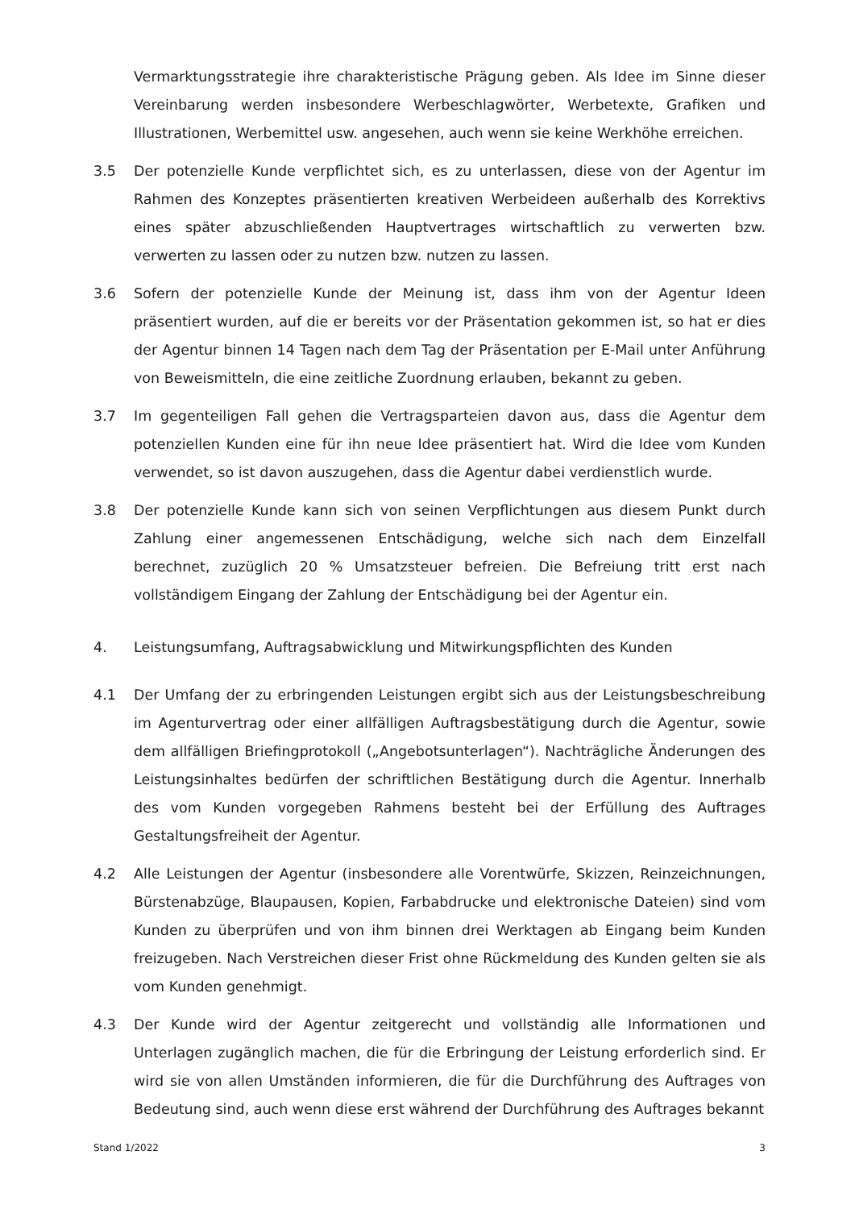Vermarktungsstrategie ihre charakteristische Prägung geben. Als Idee im Sinne dieser Vereinbarung werden insbesondere Werbeschlagwörter, Werbetexte, Grafiken und Illustrationen, Werbemittel usw. angesehen, auch wenn sie keine Werkhöhe erreichen.
3.5 Der potenzielle Kunde verpflichtet sich, es zu unterlassen, diese von der Agentur im Rahmen des Konzeptes präsentierten kreativen Werbeideen außerhalb des Korrektivs eines später abzuschließenden Hauptvertrages wirtschaftlich zu verwerten bzw. verwerten zu lassen oder zu nutzen bzw. nutzen zu lassen.
3.6 Sofern der potenzielle Kunde der Meinung ist, dass ihm von der Agentur Ideen präsentiert wurden, auf die er bereits vor der Präsentation gekommen ist, so hat er dies der Agentur binnen 14 Tagen nach dem Tag der Präsentation per E-Mail unter Anführung von Beweismitteln, die eine zeitliche Zuordnung erlauben, bekannt zu geben.
3.7 Im gegenteiligen Fall gehen die Vertragsparteien davon aus, dass die Agentur dem potenziellen Kunden eine für ihn neue Idee präsentiert hat. Wird die Idee vom Kunden verwendet, so ist davon auszugehen, dass die Agentur dabei verdienstlich wurde.
3.8 Der potenzielle Kunde kann sich von seinen Verpflichtungen aus diesem Punkt durch Zahlung einer angemessenen Entschädigung, welche sich nach dem Einzelfall berechnet, zuzüglich 20 % Umsatzsteuer befreien. Die Befreiung tritt erst nach vollständigem Eingang der Zahlung der Entschädigung bei der Agentur ein.
4. Leistungsumfang, Auftragsabwicklung und Mitwirkungspflichten des Kunden
4.1 Der Umfang der zu erbringenden Leistungen ergibt sich aus der Leistungsbeschreibung im Agenturvertrag oder einer allfälligen Auftragsbestätigung durch die Agentur, sowie dem allfälligen Briefingprotokoll („Angebotsunterlagen“). Nachträgliche Änderungen des Leistungsinhaltes bedürfen der schriftlichen Bestätigung durch die Agentur. Innerhalb des vom Kunden vorgegeben Rahmens besteht bei der Erfüllung des Auftrages Gestaltungsfreiheit der Agentur.
4.2 Alle Leistungen der Agentur (insbesondere alle Vorentwürfe, Skizzen, Reinzeichnungen, Bürstenabzüge, Blaupausen, Kopien, Farbabdrucke und elektronische Dateien) sind vom Kunden zu überprüfen und von ihm binnen drei Werktagen ab Eingang beim Kunden freizugeben. Nach Verstreichen dieser Frist ohne Rückmeldung des Kunden gelten sie als vom Kunden genehmigt.
4.3 Der Kunde wird der Agentur zeitgerecht und vollständig alle Informationen und Unterlagen zugänglich machen, die für die Erbringung der Leistung erforderlich sind. Er wird sie von allen Umständen informieren, die für die Durchführung des Auftrages von Bedeutung sind, auch wenn diese erst während der Durchführung des Auftrages bekannt
Stand 1/2022 3